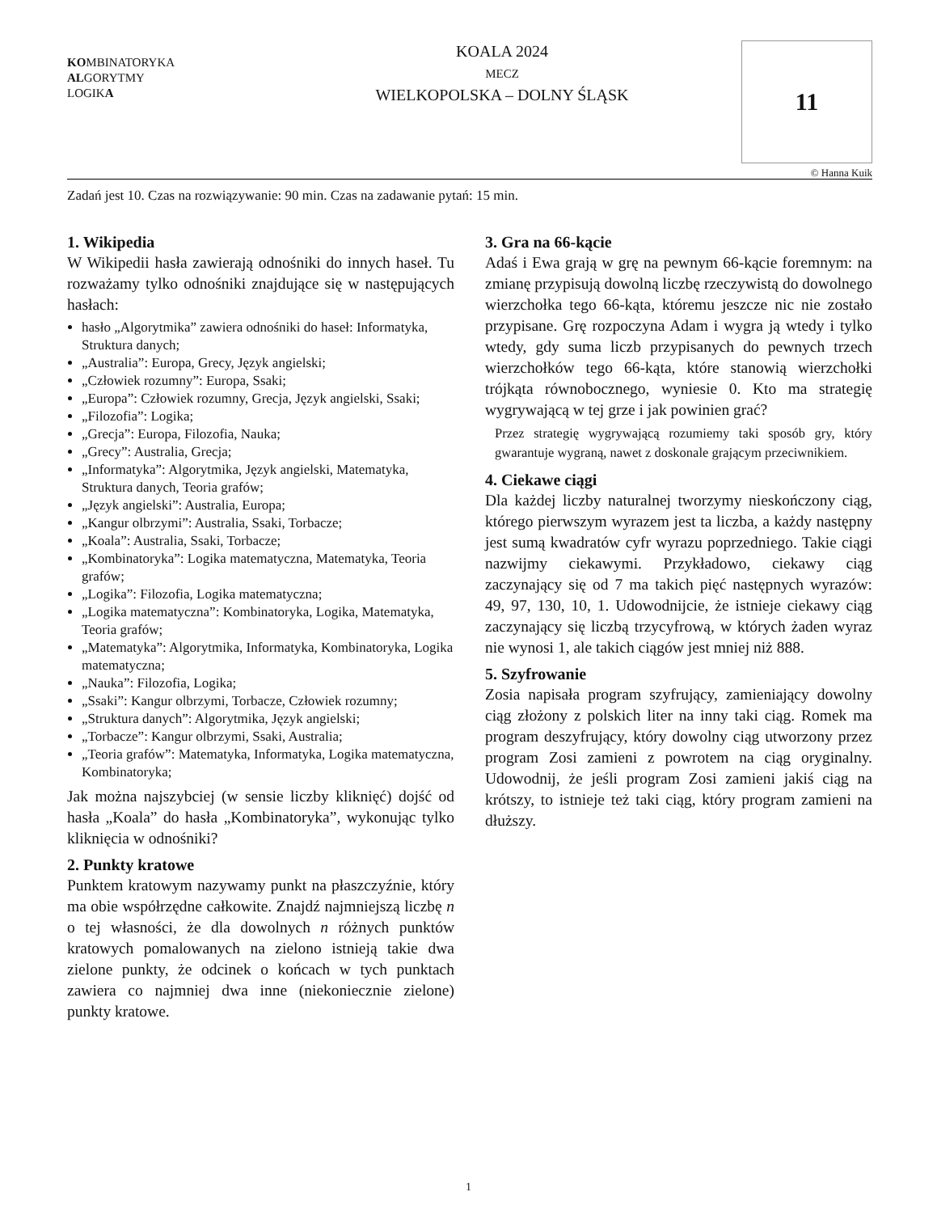KOMBINATORYKA
ALGORYTMY
LOGIKA
KOALA 2024
MECZ
WIELKOPOLSKA – DOLNY ŚLĄSK
11
© Hanna Kuik
Zadań jest 10. Czas na rozwiązywanie: 90 min. Czas na zadawanie pytań: 15 min.
1. Wikipedia
W Wikipedii hasła zawierają odnośniki do innych haseł. Tu rozważamy tylko odnośniki znajdujące się w następujących hasłach:
hasło „Algorytmika” zawiera odnośniki do haseł: Informatyka, Struktura danych;
„Australia”: Europa, Grecy, Język angielski;
„Człowiek rozumny”: Europa, Ssaki;
„Europa”: Człowiek rozumny, Grecja, Język angielski, Ssaki;
„Filozofia”: Logika;
„Grecja”: Europa, Filozofia, Nauka;
„Grecy”: Australia, Grecja;
„Informatyka”: Algorytmika, Język angielski, Matematyka, Struktura danych, Teoria grafów;
„Język angielski”: Australia, Europa;
„Kangur olbrzymi”: Australia, Ssaki, Torbacze;
„Koala”: Australia, Ssaki, Torbacze;
„Kombinatoryka”: Logika matematyczna, Matematyka, Teoria grafów;
„Logika”: Filozofia, Logika matematyczna;
„Logika matematyczna”: Kombinatoryka, Logika, Matematyka, Teoria grafów;
„Matematyka”: Algorytmika, Informatyka, Kombinatoryka, Logika matematyczna;
„Nauka”: Filozofia, Logika;
„Ssaki”: Kangur olbrzymi, Torbacze, Człowiek rozumny;
„Struktura danych”: Algorytmika, Język angielski;
„Torbacze”: Kangur olbrzymi, Ssaki, Australia;
„Teoria grafów”: Matematyka, Informatyka, Logika matematyczna, Kombinatoryka;
Jak można najszybciej (w sensie liczby kliknięć) dojść od hasła „Koala” do hasła „Kombinatoryka”, wykonując tylko kliknięcia w odnośniki?
2. Punkty kratowe
Punktem kratowym nazywamy punkt na płaszczyźnie, który ma obie współrzędne całkowite. Znajdź najmniejszą liczbę n o tej własności, że dla dowolnych n różnych punktów kratowych pomalowanych na zielono istnieją takie dwa zielone punkty, że odcinek o końcach w tych punktach zawiera co najmniej dwa inne (niekoniecznie zielone) punkty kratowe.
3. Gra na 66-kącie
Adaś i Ewa grają w grę na pewnym 66-kącie foremnym: na zmianę przypisują dowolną liczbę rzeczywistą do dowolnego wierzchołka tego 66-kąta, któremu jeszcze nic nie zostało przypisane. Grę rozpoczyna Adam i wygra ją wtedy i tylko wtedy, gdy suma liczb przypisanych do pewnych trzech wierzchołków tego 66-kąta, które stanowią wierzchołki trójkąta równobocznego, wyniesie 0. Kto ma strategię wygrywającą w tej grze i jak powinien grać?
Przez strategię wygrywającą rozumiemy taki sposób gry, który gwarantuje wygraną, nawet z doskonale grającym przeciwnikiem.
4. Ciekawe ciągi
Dla każdej liczby naturalnej tworzymy nieskończony ciąg, którego pierwszym wyrazem jest ta liczba, a każdy następny jest sumą kwadratów cyfr wyrazu poprzedniego. Takie ciągi nazwijmy ciekawymi. Przykładowo, ciekawy ciąg zaczynający się od 7 ma takich pięć następnych wyrazów: 49, 97, 130, 10, 1. Udowodnijcie, że istnieje ciekawy ciąg zaczynający się liczbą trzycyfrową, w których żaden wyraz nie wynosi 1, ale takich ciągów jest mniej niż 888.
5. Szyfrowanie
Zosia napisała program szyfrujący, zamieniający dowolny ciąg złożony z polskich liter na inny taki ciąg. Romek ma program deszyfrujący, który dowolny ciąg utworzony przez program Zosi zamieni z powrotem na ciąg oryginalny. Udowodnij, że jeśli program Zosi zamieni jakiś ciąg na krótszy, to istnieje też taki ciąg, który program zamieni na dłuższy.
1